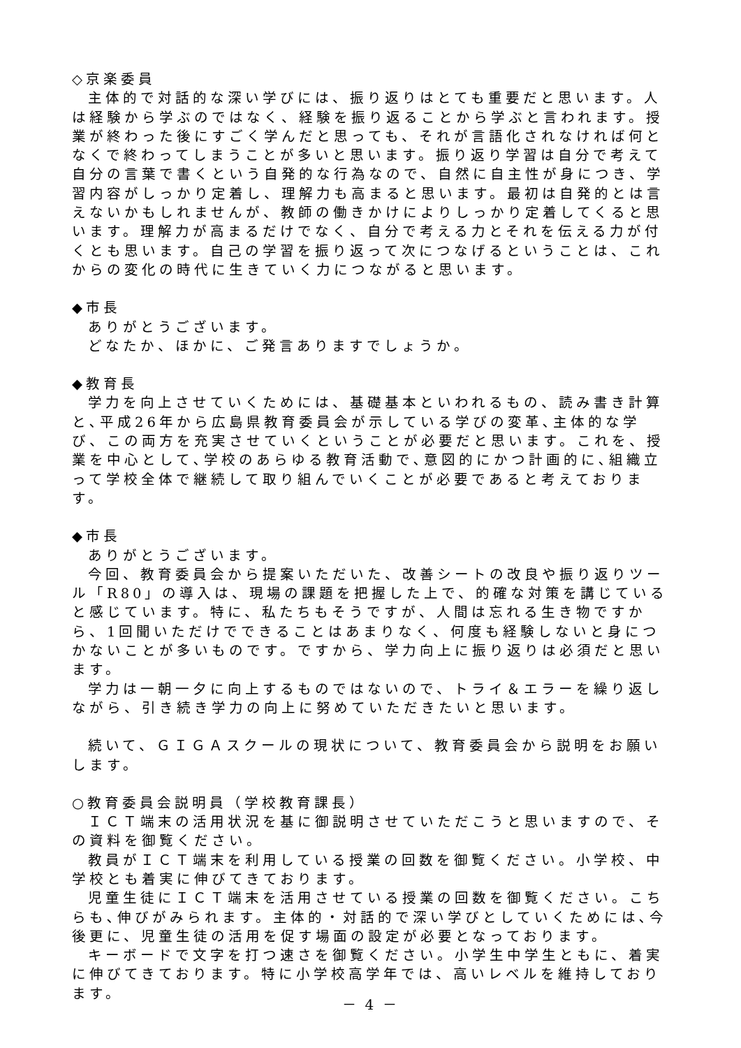◇京楽委員
主体的で対話的な深い学びには、振り返りはとても重要だと思います。人は経験から学ぶのではなく、経験を振り返ることから学ぶと言われます。授業が終わった後にすごく学んだと思っても、それが言語化されなければ何となくで終わってしまうことが多いと思います。振り返り学習は自分で考えて自分の言葉で書くという自発的な行為なので、自然に自主性が身につき、学習内容がしっかり定着し、理解力も高まると思います。最初は自発的とは言えないかもしれませんが、教師の働きかけによりしっかり定着してくると思います。理解力が高まるだけでなく、自分で考える力とそれを伝える力が付くとも思います。自己の学習を振り返って次につなげるということは、これからの変化の時代に生きていく力につながると思います。
◆市長
ありがとうございます。
どなたか、ほかに、ご発言ありますでしょうか。
◆教育長
学力を向上させていくためには、基礎基本といわれるもの、読み書き計算と､平成26年から広島県教育委員会が示している学びの変革､主体的な学び、この両方を充実させていくということが必要だと思います。これを、授業を中心として､学校のあらゆる教育活動で､意図的にかつ計画的に､組織立って学校全体で継続して取り組んでいくことが必要であると考えております。
◆市長
ありがとうございます。
今回、教育委員会から提案いただいた、改善シートの改良や振り返りツール「R80」の導入は、現場の課題を把握した上で、的確な対策を講じていると感じています。特に、私たちもそうですが、人間は忘れる生き物ですから、1回聞いただけでできることはあまりなく、何度も経験しないと身につかないことが多いものです。ですから、学力向上に振り返りは必須だと思います。
学力は一朝一夕に向上するものではないので、トライ＆エラーを繰り返しながら、引き続き学力の向上に努めていただきたいと思います。
続いて、ＧＩＧＡスクールの現状について、教育委員会から説明をお願いします。
○教育委員会説明員（学校教育課長）
ＩＣＴ端末の活用状況を基に御説明させていただこうと思いますので、その資料を御覧ください。
教員がＩＣＴ端末を利用している授業の回数を御覧ください。小学校、中学校とも着実に伸びてきております。
児童生徒にＩＣＴ端末を活用させている授業の回数を御覧ください。こちらも､伸びがみられます。主体的・対話的で深い学びとしていくためには､今後更に、児童生徒の活用を促す場面の設定が必要となっております。
キーボードで文字を打つ速さを御覧ください。小学生中学生ともに、着実に伸びてきております。特に小学校高学年では、高いレベルを維持しております。
－ 4 －